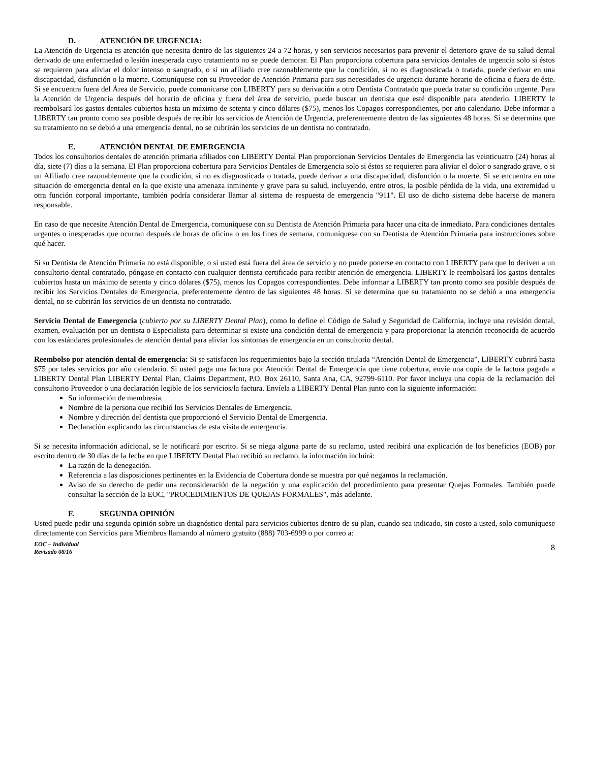D. ATENCIÓN DE URGENCIA:
La Atención de Urgencia es atención que necesita dentro de las siguientes 24 a 72 horas, y son servicios necesarios para prevenir el deterioro grave de su salud dental derivado de una enfermedad o lesión inesperada cuyo tratamiento no se puede demorar. El Plan proporciona cobertura para servicios dentales de urgencia solo si éstos se requieren para aliviar el dolor intenso o sangrado, o si un afiliado cree razonablemente que la condición, si no es diagnosticada o tratada, puede derivar en una discapacidad, disfunción o la muerte. Comuníquese con su Proveedor de Atención Primaria para sus necesidades de urgencia durante horario de oficina o fuera de éste. Si se encuentra fuera del Área de Servicio, puede comunicarse con LIBERTY para su derivación a otro Dentista Contratado que pueda tratar su condición urgente. Para la Atención de Urgencia después del horario de oficina y fuera del área de servicio, puede buscar un dentista que esté disponible para atenderlo. LIBERTY le reembolsará los gastos dentales cubiertos hasta un máximo de setenta y cinco dólares ($75), menos los Copagos correspondientes, por año calendario. Debe informar a LIBERTY tan pronto como sea posible después de recibir los servicios de Atención de Urgencia, preferentemente dentro de las siguientes 48 horas. Si se determina que su tratamiento no se debió a una emergencia dental, no se cubrirán los servicios de un dentista no contratado.
E. ATENCIÓN DENTAL DE EMERGENCIA
Todos los consultorios dentales de atención primaria afiliados con LIBERTY Dental Plan proporcionan Servicios Dentales de Emergencia las veinticuatro (24) horas al día, siete (7) días a la semana. El Plan proporciona cobertura para Servicios Dentales de Emergencia solo si éstos se requieren para aliviar el dolor o sangrado grave, o si un Afiliado cree razonablemente que la condición, si no es diagnosticada o tratada, puede derivar a una discapacidad, disfunción o la muerte. Si se encuentra en una situación de emergencia dental en la que existe una amenaza inminente y grave para su salud, incluyendo, entre otros, la posible pérdida de la vida, una extremidad u otra función corporal importante, también podría considerar llamar al sistema de respuesta de emergencia "911". El uso de dicho sistema debe hacerse de manera responsable.
En caso de que necesite Atención Dental de Emergencia, comuníquese con su Dentista de Atención Primaria para hacer una cita de inmediato. Para condiciones dentales urgentes o inesperadas que ocurran después de horas de oficina o en los fines de semana, comuníquese con su Dentista de Atención Primaria para instrucciones sobre qué hacer.
Si su Dentista de Atención Primaria no está disponible, o si usted está fuera del área de servicio y no puede ponerse en contacto con LIBERTY para que lo deriven a un consultorio dental contratado, póngase en contacto con cualquier dentista certificado para recibir atención de emergencia. LIBERTY le reembolsará los gastos dentales cubiertos hasta un máximo de setenta y cinco dólares ($75), menos los Copagos correspondientes. Debe informar a LIBERTY tan pronto como sea posible después de recibir los Servicios Dentales de Emergencia, preferentemente dentro de las siguientes 48 horas. Si se determina que su tratamiento no se debió a una emergencia dental, no se cubrirán los servicios de un dentista no contratado.
Servicio Dental de Emergencia (cubierto por su LIBERTY Dental Plan), como lo define el Código de Salud y Seguridad de California, incluye una revisión dental, examen, evaluación por un dentista o Especialista para determinar si existe una condición dental de emergencia y para proporcionar la atención reconocida de acuerdo con los estándares profesionales de atención dental para aliviar los síntomas de emergencia en un consultorio dental.
Reembolso por atención dental de emergencia: Si se satisfacen los requerimientos bajo la sección titulada “Atención Dental de Emergencia”, LIBERTY cubrirá hasta $75 por tales servicios por año calendario. Si usted paga una factura por Atención Dental de Emergencia que tiene cobertura, envíe una copia de la factura pagada a LIBERTY Dental Plan LIBERTY Dental Plan, Claims Department, P.O. Box 26110, Santa Ana, CA, 92799-6110. Por favor incluya una copia de la reclamación del consultorio Proveedor o una declaración legible de los servicios/la factura. Envíela a LIBERTY Dental Plan junto con la siguiente información:
Su información de membresía.
Nombre de la persona que recibió los Servicios Dentales de Emergencia.
Nombre y dirección del dentista que proporcionó el Servicio Dental de Emergencia.
Declaración explicando las circunstancias de esta visita de emergencia.
Si se necesita información adicional, se le notificará por escrito. Si se niega alguna parte de su reclamo, usted recibirá una explicación de los beneficios (EOB) por escrito dentro de 30 días de la fecha en que LIBERTY Dental Plan recibió su reclamo, la información incluirá:
La razón de la denegación.
Referencia a las disposiciones pertinentes en la Evidencia de Cobertura donde se muestra por qué negamos la reclamación.
Aviso de su derecho de pedir una reconsideración de la negación y una explicación del procedimiento para presentar Quejas Formales. También puede consultar la sección de la EOC, "PROCEDIMIENTOS DE QUEJAS FORMALES", más adelante.
F. SEGUNDA OPINIÓN
Usted puede pedir una segunda opinión sobre un diagnóstico dental para servicios cubiertos dentro de su plan, cuando sea indicado, sin costo a usted, solo comuníquese directamente con Servicios para Miembros llamando al número gratuito (888) 703-6999 o por correo a:
EOC – Individual
Revisado 08/16
8